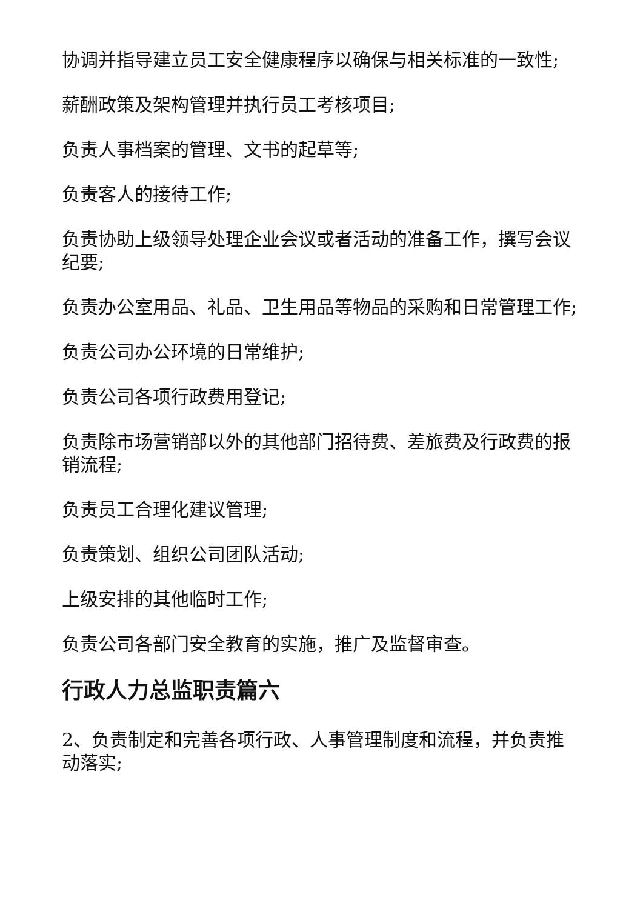协调并指导建立员工安全健康程序以确保与相关标准的一致性;
薪酬政策及架构管理并执行员工考核项目;
负责人事档案的管理、文书的起草等;
负责客人的接待工作;
负责协助上级领导处理企业会议或者活动的准备工作，撰写会议纪要;
负责办公室用品、礼品、卫生用品等物品的采购和日常管理工作;
负责公司办公环境的日常维护;
负责公司各项行政费用登记;
负责除市场营销部以外的其他部门招待费、差旅费及行政费的报销流程;
负责员工合理化建议管理;
负责策划、组织公司团队活动;
上级安排的其他临时工作;
负责公司各部门安全教育的实施，推广及监督审查。
行政人力总监职责篇六
2、负责制定和完善各项行政、人事管理制度和流程，并负责推动落实;